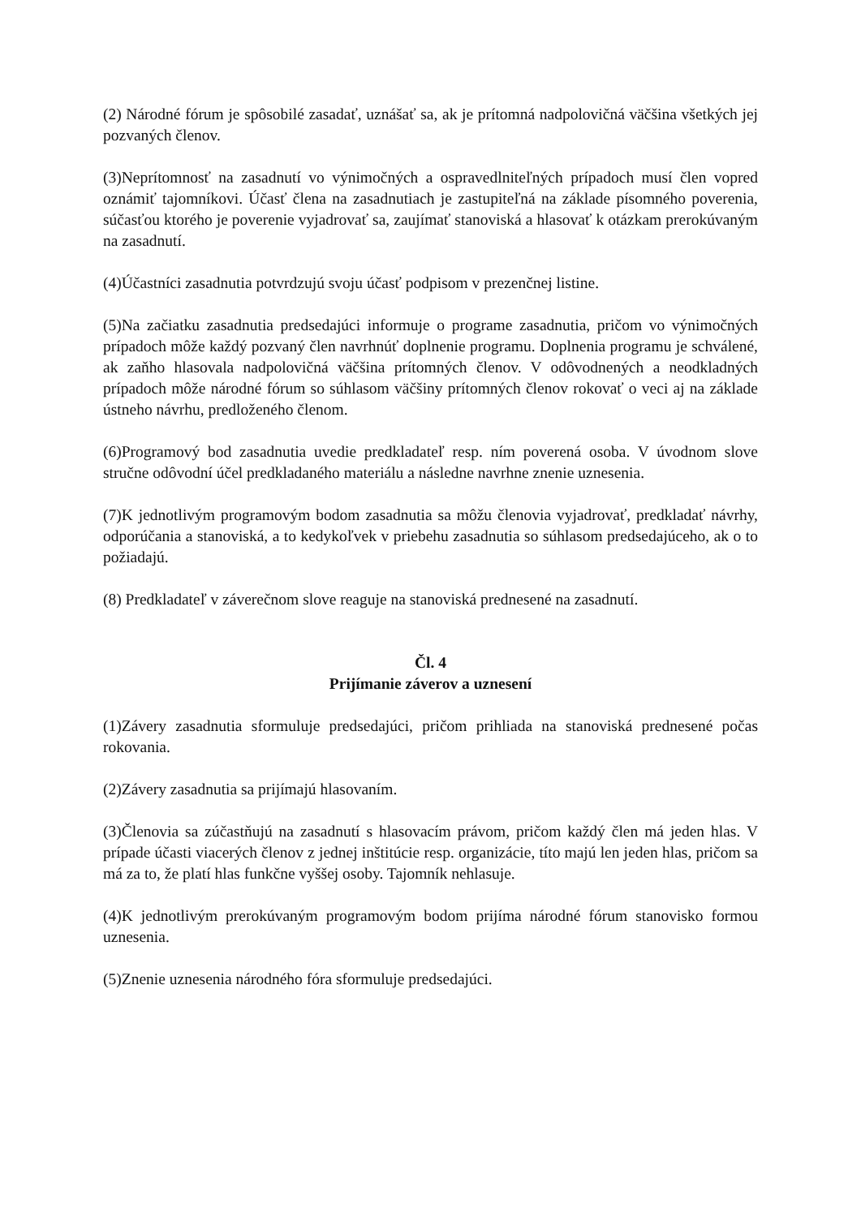(2) Národné fórum je spôsobilé zasadať, uznášať sa, ak je prítomná nadpolovičná väčšina všetkých jej pozvaných členov.
(3)Neprítomnosť na zasadnutí vo výnimočných a ospravedlniteľných prípadoch musí člen vopred oznámiť tajomníkovi. Účasť člena na zasadnutiach je zastupiteľná na základe písomného poverenia, súčasťou ktorého je poverenie vyjadrovať sa, zaujímať stanoviská a hlasovať k otázkam prerokúvaným na zasadnutí.
(4)Účastníci zasadnutia potvrdzujú svoju účasť podpisom v prezenčnej listine.
(5)Na začiatku zasadnutia predsedajúci informuje o programe zasadnutia, pričom vo výnimočných prípadoch môže každý pozvaný člen navrhnúť doplnenie programu. Doplnenia programu je schválené, ak zaňho hlasovala nadpolovičná väčšina prítomných členov. V odôvodnených a neodkladných prípadoch môže národné fórum so súhlasom väčšiny prítomných členov rokovať o veci aj na základe ústneho návrhu, predloženého členom.
(6)Programový bod zasadnutia uvedie predkladateľ resp. ním poverená osoba. V úvodnom slove stručne odôvodní účel predkladaného materiálu a následne navrhne znenie uznesenia.
(7)K jednotlivým programovým bodom zasadnutia sa môžu členovia vyjadrovať, predkladať návrhy, odporúčania a stanoviská, a to kedykoľvek v priebehu zasadnutia so súhlasom predsedajúceho, ak o to požiadajú.
(8) Predkladateľ v záverečnom slove reaguje na stanoviská prednesené na zasadnutí.
Čl. 4
Prijímanie záverov a uznesení
(1)Závery zasadnutia sformuluje predsedajúci, pričom prihliada na stanoviská prednesené počas rokovania.
(2)Závery zasadnutia sa prijímajú hlasovaním.
(3)Členovia sa zúčastňujú na zasadnutí s hlasovacím právom, pričom každý člen má jeden hlas. V prípade účasti viacerých členov z jednej inštitúcie resp. organizácie, títo majú len jeden hlas, pričom sa má za to, že platí hlas funkčne vyššej osoby. Tajomník nehlasuje.
(4)K jednotlivým prerokúvaným programovým bodom prijíma národné fórum stanovisko formou uznesenia.
(5)Znenie uznesenia národného fóra sformuluje predsedajúci.